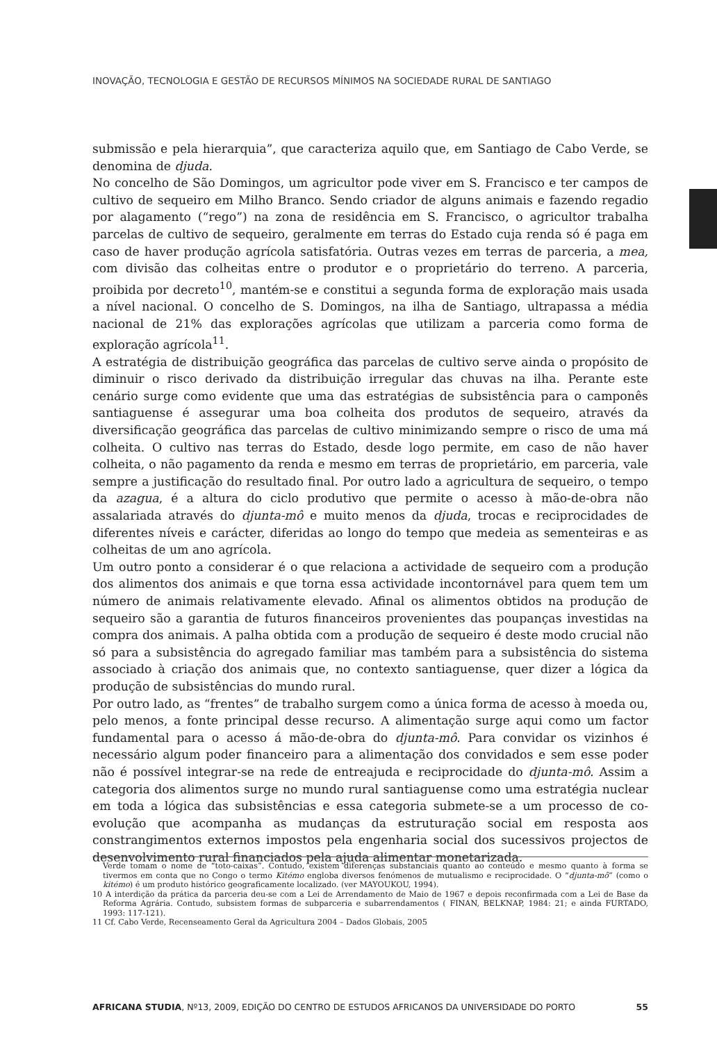INOVAÇÃO, TECNOLOGIA E GESTÃO DE RECURSOS MÍNIMOS NA SOCIEDADE RURAL DE SANTIAGO
submissão e pela hierarquia”, que caracteriza aquilo que, em Santiago de Cabo Verde, se denomina de djuda.
No concelho de São Domingos, um agricultor pode viver em S. Francisco e ter campos de cultivo de sequeiro em Milho Branco. Sendo criador de alguns animais e fazendo regadio por alagamento (“rego”) na zona de residência em S. Francisco, o agricultor trabalha parcelas de cultivo de sequeiro, geralmente em terras do Estado cuja renda só é paga em caso de haver produção agrícola satisfatória. Outras vezes em terras de parceria, a mea, com divisão das colheitas entre o produtor e o proprietário do terreno. A parceria, proibida por decreto<sup>10</sup>, mantém-se e constitui a segunda forma de exploração mais usada a nível nacional. O concelho de S. Domingos, na ilha de Santiago, ultrapassa a média nacional de 21% das explorações agrícolas que utilizam a parceria como forma de exploração agrícola<sup>11</sup>.
A estratégia de distribuição geográfica das parcelas de cultivo serve ainda o propósito de diminuir o risco derivado da distribuição irregular das chuvas na ilha. Perante este cenário surge como evidente que uma das estratégias de subsistência para o camponês santiaguense é assegurar uma boa colheita dos produtos de sequeiro, através da diversificação geográfica das parcelas de cultivo minimizando sempre o risco de uma má colheita. O cultivo nas terras do Estado, desde logo permite, em caso de não haver colheita, o não pagamento da renda e mesmo em terras de proprietário, em parceria, vale sempre a justificação do resultado final. Por outro lado a agricultura de sequeiro, o tempo da azagua, é a altura do ciclo produtivo que permite o acesso à mão-de-obra não assalariada através do djunta-mô e muito menos da djuda, trocas e reciprocidades de diferentes níveis e carácter, diferidas ao longo do tempo que medeia as sementeiras e as colheitas de um ano agrícola.
Um outro ponto a considerar é o que relaciona a actividade de sequeiro com a produção dos alimentos dos animais e que torna essa actividade incontornável para quem tem um número de animais relativamente elevado. Afinal os alimentos obtidos na produção de sequeiro são a garantia de futuros financeiros provenientes das poupanças investidas na compra dos animais. A palha obtida com a produção de sequeiro é deste modo crucial não só para a subsistência do agregado familiar mas também para a subsistência do sistema associado à criação dos animais que, no contexto santiaguense, quer dizer a lógica da produção de subsistências do mundo rural.
Por outro lado, as “frentes” de trabalho surgem como a única forma de acesso à moeda ou, pelo menos, a fonte principal desse recurso. A alimentação surge aqui como um factor fundamental para o acesso á mão-de-obra do djunta-mô. Para convidar os vizinhos é necessário algum poder financeiro para a alimentação dos convidados e sem esse poder não é possível integrar-se na rede de entreajuda e reciprocidade do djunta-mô. Assim a categoria dos alimentos surge no mundo rural santiaguense como uma estratégia nuclear em toda a lógica das subsistências e essa categoria submete-se a um processo de co-evolução que acompanha as mudanças da estruturação social em resposta aos constrangimentos externos impostos pela engenharia social dos sucessivos projectos de desenvolvimento rural financiados pela ajuda alimentar monetarizada.
Verde tomam o nome de “toto-caixas”. Contudo, existem diferenças substanciais quanto ao conteúdo e mesmo quanto à forma se tivermos em conta que no Congo o termo Kitémo engloba diversos fenómenos de mutualismo e reciprocidade. O “djunta-mô” (como o kitémo) é um produto histórico geograficamente localizado. (ver MAYOUKOU, 1994).
10 A interdição da prática da parceria deu-se com a Lei de Arrendamento de Maio de 1967 e depois reconfirmada com a Lei de Base da Reforma Agrária. Contudo, subsistem formas de subparceria e subarrendamentos ( FINAN, BELKNAP, 1984: 21; e ainda FURTADO, 1993: 117-121).
11 Cf. Cabo Verde, Recenseamento Geral da Agricultura 2004 – Dados Globais, 2005
AFRICANA STUDIA, Nº13, 2009, EDIÇÃO DO CENTRO DE ESTUDOS AFRICANOS DA UNIVERSIDADE DO PORTO 55